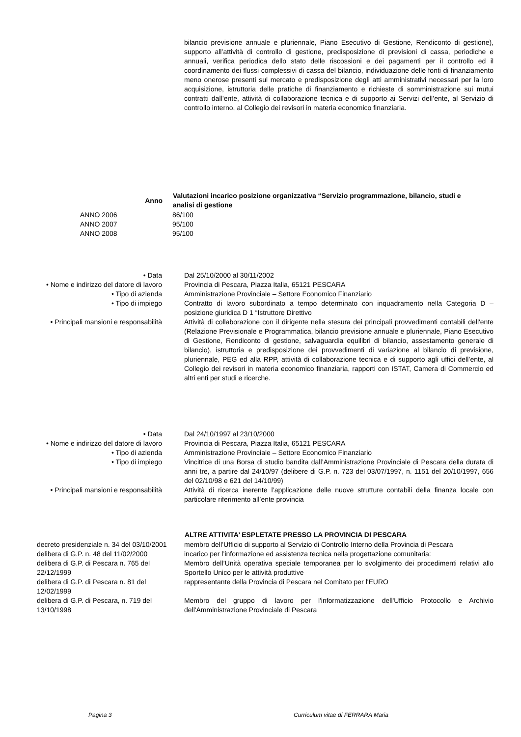bilancio previsione annuale e pluriennale, Piano Esecutivo di Gestione, Rendiconto di gestione), supporto all’attività di controllo di gestione, predisposizione di previsioni di cassa, periodiche e annuali, verifica periodica dello stato delle riscossioni e dei pagamenti per il controllo ed il coordinamento dei flussi complessivi di cassa del bilancio, individuazione delle fonti di finanziamento meno onerose presenti sul mercato e predisposizione degli atti amministrativi necessari per la loro acquisizione, istruttoria delle pratiche di finanziamento e richieste di somministrazione sui mutui contratti dall’ente, attività di collaborazione tecnica e di supporto ai Servizi dell’ente, al Servizio di controllo interno, al Collegio dei revisori in materia economico finanziaria.
| Anno | Valutazioni incarico posizione organizzativa “Servizio programmazione, bilancio, studi e analisi di gestione |
| --- | --- |
| ANNO 2006 | 86/100 |
| ANNO 2007 | 95/100 |
| ANNO 2008 | 95/100 |
| • Data | Dal 25/10/2000 al 30/11/2002 |
| • Nome e indirizzo del datore di lavoro | Provincia di Pescara, Piazza Italia, 65121 PESCARA |
| • Tipo di azienda | Amministrazione Provinciale – Settore Economico Finanziario |
| • Tipo di impiego | Contratto di lavoro subordinato a tempo determinato con inquadramento nella Categoria D – posizione giuridica D 1 “Istruttore Direttivo |
| • Principali mansioni e responsabilità | Attività di collaborazione con il dirigente nella stesura dei principali provvedimenti contabili dell'ente (Relazione Previsionale e Programmatica, bilancio previsione annuale e pluriennale, Piano Esecutivo di Gestione, Rendiconto di gestione, salvaguardia equilibri di bilancio, assestamento generale di bilancio), istruttoria e predisposizione dei provvedimenti di variazione al bilancio di previsione, pluriennale, PEG ed alla RPP, attività di collaborazione tecnica e di supporto agli uffici dell’ente, al Collegio dei revisori in materia economico finanziaria, rapporti con ISTAT, Camera di Commercio ed altri enti per studi e ricerche. |
| • Data | Dal 24/10/1997 al 23/10/2000 |
| • Nome e indirizzo del datore di lavoro | Provincia di Pescara, Piazza Italia, 65121 PESCARA |
| • Tipo di azienda | Amministrazione Provinciale – Settore Economico Finanziario |
| • Tipo di impiego | Vincitrice di una Borsa di studio bandita dall’Amministrazione Provinciale di Pescara della durata di anni tre, a partire dal 24/10/97 (delibere di G.P. n. 723 del 03/07/1997, n. 1151 del 20/10/1997, 656 del 02/10/98 e 621 del 14/10/99) |
| • Principali mansioni e responsabilità | Attività di ricerca inerente l’applicazione delle nuove strutture contabili della finanza locale con particolare riferimento all’ente provincia |
| | ALTRE ATTIVITA’ ESPLETATE PRESSO LA PROVINCIA DI PESCARA |
| decreto presidenziale n. 34 del 03/10/2001 | membro dell’Ufficio di supporto al Servizio di Controllo Interno della Provincia di Pescara |
| delibera di G.P. n. 48 del 11/02/2000 | incarico per l’informazione ed assistenza tecnica nella progettazione comunitaria: |
| delibera di G.P. di Pescara n. 765 del 22/12/1999 | Membro dell’Unità operativa speciale temporanea per lo svolgimento dei procedimenti relativi allo Sportello Unico per le attività produttive |
| delibera di G.P. di Pescara n. 81 del 12/02/1999 | rappresentante della Provincia di Pescara nel Comitato per l'EURO |
| delibera di G.P. di Pescara, n. 719 del 13/10/1998 | Membro del gruppo di lavoro per l'informatizzazione dell'Ufficio Protocollo e Archivio dell'Amministrazione Provinciale di Pescara |
Pagina 3
Curriculum vitae di FERRARA Maria